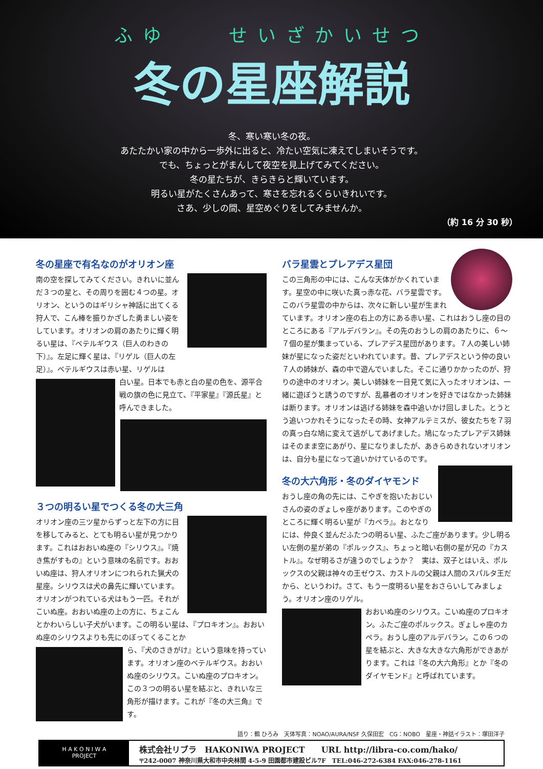ふゆ　　せいざかいせつ
冬の星座解説
冬、寒い寒い冬の夜。
あたたかい家の中から一歩外に出ると、冷たい空気に凍えてしまいそうです。
でも、ちょっとがまんして夜空を見上げてみてください。
冬の星たちが、きらきらと輝いています。
明るい星がたくさんあって、寒さを忘れるくらいきれいです。
さあ、少しの間、星空めぐりをしてみませんか。
（約 16 分 30 秒）
冬の星座で有名なのがオリオン座
南の空を探してみてください。きれいに並んだ３つの星と、その周りを囲む４つの星。オリオン、というのはギリシャ神話に出てくる狩人で、こん棒を振りかざした勇ましい姿をしています。オリオンの肩のあたりに輝く明るい星は、『ベテルギウス（巨人のわきの下）』。左足に輝く星は、『リゲル（巨人の左足）』。ベテルギウスは赤い星、リゲルは
白い星。日本でも赤と白の星の色を、源平合戦の旗の色に見立て、『平家星』『源氏星』と呼んできました。
３つの明るい星でつくる冬の大三角
オリオン座の三ツ星からずっと左下の方に目を移してみると、とても明るい星が見つかります。これはおおいぬ座の『シリウス』。『焼き焦がすもの』という意味の名前です。おおいぬ座は、狩人オリオンにつれられた猟犬の星座。シリウスは犬の鼻先に輝いています。オリオンがつれている犬はもう一匹。それがこいぬ座。おおいぬ座の上の方に、ちょこんとかわいらしい子犬がいます。この明るい星は、『プロキオン』。おおいぬ座のシリウスよりも先にのぼってくることか
ら、『犬のさきがけ』という意味を持っています。オリオン座のベテルギウス。おおいぬ座のシリウス。こいぬ座のプロキオン。この３つの明るい星を結ぶと、きれいな三角形が描けます。これが『冬の大三角』です。
バラ星雲とプレアデス星団
この三角形の中には、こんな天体がかくれています。星空の中に咲いた真っ赤な花、バラ星雲です。このバラ星雲の中からは、次々に新しい星が生まれています。オリオン座の右上の方にある赤い星、これはおうし座の目のところにある『アルデバラン』。その先のおうしの肩のあたりに、６～７個の星が集まっている、プレアデス星団があります。７人の美しい姉妹が星になった姿だといわれています。昔、プレアデスという仲の良い７人の姉妹が、森の中で遊んでいました。そこに通りかかったのが、狩りの途中のオリオン。美しい姉妹を一目見て気に入ったオリオンは、一緒に遊ぼうと誘うのですが、乱暴者のオリオンを好きではなかった姉妹は断ります。オリオンは逃げる姉妹を森中追いかけ回しました。とうとう追いつかれそうになったその時、女神アルテミスが、彼女たちを７羽の真っ白な鳩に変えて逃がしてあげました。鳩になったプレアデス姉妹はそのまま空にあがり、星になりましたが、あきらめきれないオリオンは、自分も星になって追いかけているのです。
冬の大六角形・冬のダイヤモンド
おうし座の角の先には、こやぎを抱いたおじいさんの姿のぎょしゃ座があります。このやぎのところに輝く明るい星が『カペラ』。おとなりには、仲良く並んだふたつの明るい星、ふたご座があります。少し明るい左側の星が弟の『ポルックス』、ちょっと暗い右側の星が兄の『カストル』。なぜ明るさが違うのでしょうか？　実は、双子とはいえ、ポルックスの父親は神々の王ゼウス、カストルの父親は人間のスパルタ王だから、というわけ。さて、もう一度明るい星をおさらいしてみましょう。オリオン座のリゲル。
おおいぬ座のシリウス。こいぬ座のプロキオン。ふたご座のポルックス。ぎょしゃ座のカペラ。おうし座のアルデバラン。この６つの星を結ぶと、大きな大きな六角形ができあがります。これは『冬の大六角形』とか『冬のダイヤモンド』と呼ばれています。
語り：鶴 ひろみ　天体写真：NOAO/AURA/NSF 久保田宏　CG：NOBO　星座・神話イラスト：塚田洋子
H A K O N I W A
PROJECT
株式会社リブラ　HAKONIWA PROJECT　　URL http://libra-co.com/hako/
〒242-0007 神奈川県大和市中央林間 4-5-9 田園都市建設ビル7F　TEL:046-272-6384 FAX:046-278-1161